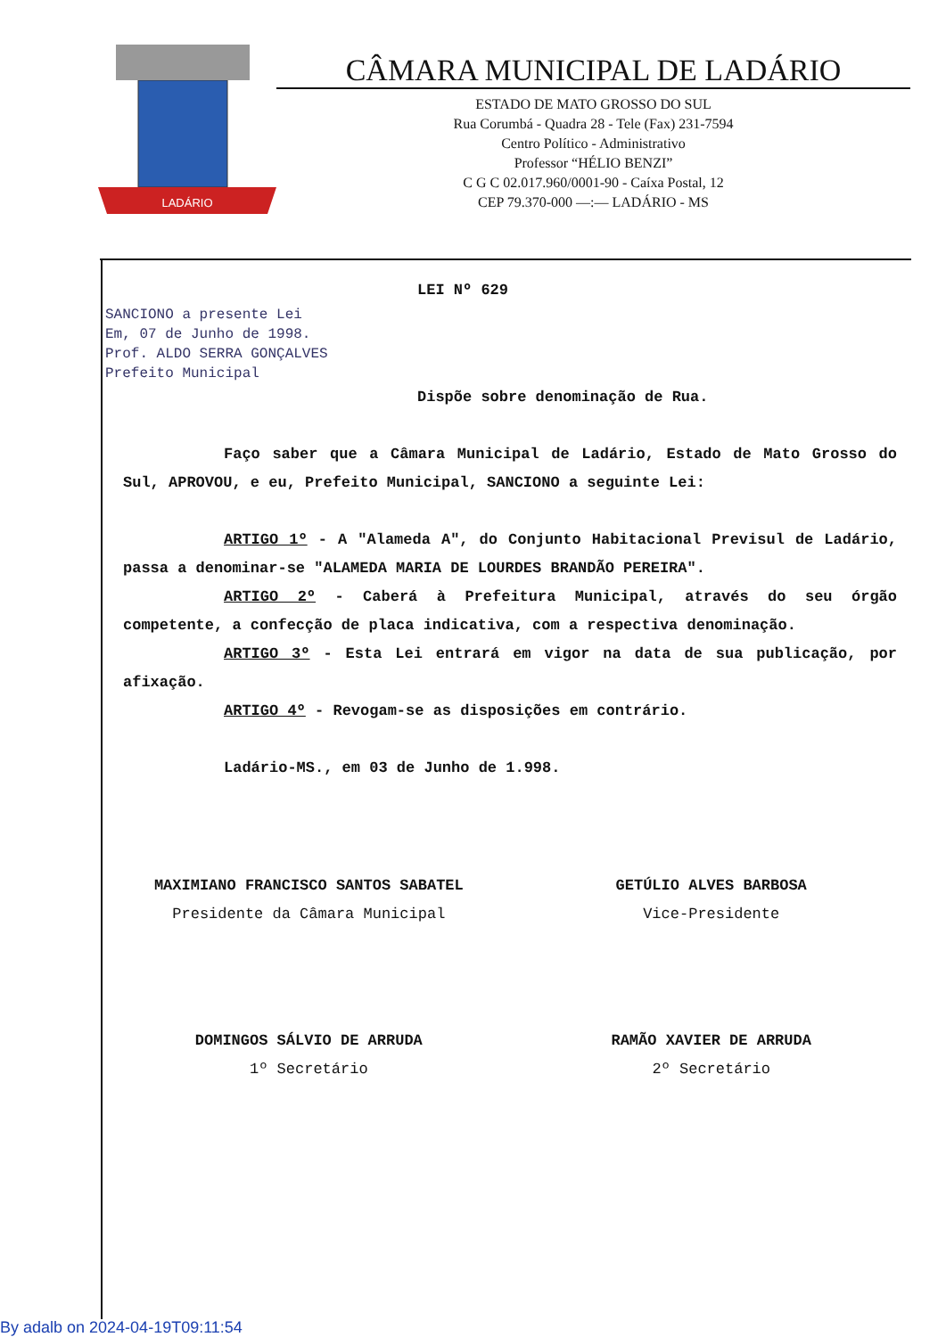LADÁRIO
CÂMARA MUNICIPAL DE LADÁRIO
ESTADO DE MATO GROSSO DO SUL
Rua Corumbá - Quadra 28 - Tele (Fax) 231-7594
Centro Político - Administrativo
Professor “HÉLIO BENZI”
C G C 02.017.960/0001-90 - Caíxa Postal, 12
CEP 79.370-000 —:— LADÁRIO - MS
LEI Nº 629
SANCIONO a presente Lei
Em, 07 de Junho de 1998.
Prof. ALDO SERRA GONÇALVES
Prefeito Municipal
Dispõe sobre denominação de Rua.
Faço saber que a Câmara Municipal de Ladário, Estado de Mato Grosso do Sul, APROVOU, e eu, Prefeito Municipal, SANCIONO a seguinte Lei:
ARTIGO 1º - A "Alameda A", do Conjunto Habitacional Previsul de Ladário, passa a denominar-se "ALAMEDA MARIA DE LOURDES BRANDÃO PEREIRA".
ARTIGO 2º - Caberá à Prefeitura Municipal, através do seu órgão competente, a confecção de placa indicativa, com a respectiva denominação.
ARTIGO 3º - Esta Lei entrará em vigor na data de sua publicação, por afixação.
ARTIGO 4º - Revogam-se as disposições em contrário.
Ladário-MS., em 03 de Junho de 1.998.
MAXIMIANO FRANCISCO SANTOS SABATEL
Presidente da Câmara Municipal
GETÚLIO ALVES BARBOSA
Vice-Presidente
DOMINGOS SÁLVIO DE ARRUDA
1º Secretário
RAMÃO XAVIER DE ARRUDA
2º Secretário
By adalb on 2024-04-19T09:11:54